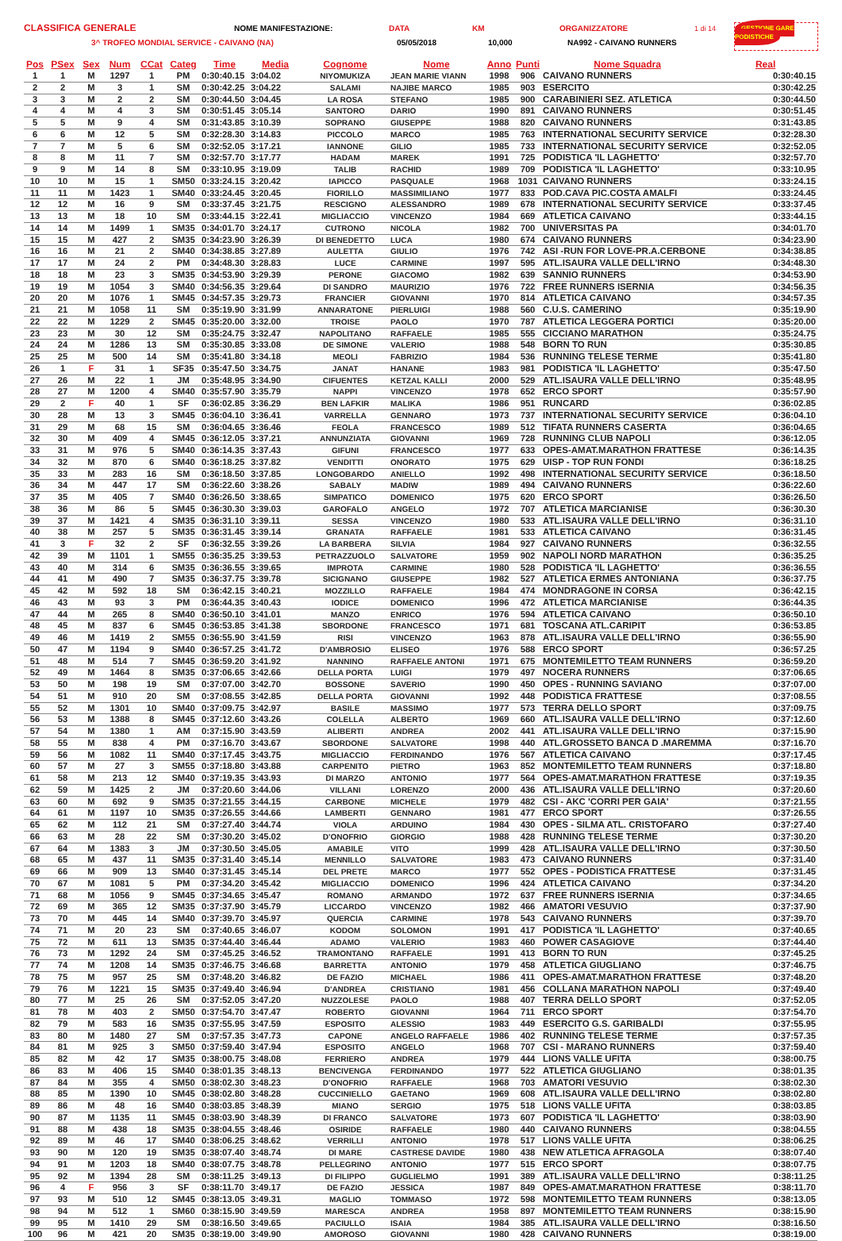CLASSIFICA GENERALE
NOME MANIFESTAZIONE: DATA KM ORGANIZZATORE 1 di 14
3^ TROFEO MONDIAL SERVICE - CAIVANO (NA) 05/05/2018 10,000 NA992 - CAIVANO RUNNERS
GESTIONE GARE PODISTICHE
| Pos | PSex | Sex | Num | CCat | Categ | Time | Media | Cognome | Nome | Anno | Punti | Nome Squadra | Real |
| --- | --- | --- | --- | --- | --- | --- | --- | --- | --- | --- | --- | --- | --- |
| 1 | 1 | M | 1297 | 1 | PM | 0:30:40.15 | 3:04.02 | NIYOMUKIZA | JEAN MARIE VIANN | 1998 | 906 | CAIVANO RUNNERS | 0:30:40.15 |
| 2 | 2 | M | 3 | 1 | SM | 0:30:42.25 | 3:04.22 | SALAMI | NAJIBE MARCO | 1985 | 903 | ESERCITO | 0:30:42.25 |
| 3 | 3 | M | 2 | 2 | SM | 0:30:44.50 | 3:04.45 | LA ROSA | STEFANO | 1985 | 900 | CARABINIERI SEZ. ATLETICA | 0:30:44.50 |
| 4 | 4 | M | 4 | 3 | SM | 0:30:51.45 | 3:05.14 | SANTORO | DARIO | 1990 | 891 | CAIVANO RUNNERS | 0:30:51.45 |
| 5 | 5 | M | 9 | 4 | SM | 0:31:43.85 | 3:10.39 | SOPRANO | GIUSEPPE | 1988 | 820 | CAIVANO RUNNERS | 0:31:43.85 |
| 6 | 6 | M | 12 | 5 | SM | 0:32:28.30 | 3:14.83 | PICCOLO | MARCO | 1985 | 763 | INTERNATIONAL SECURITY SERVICE | 0:32:28.30 |
| 7 | 7 | M | 5 | 6 | SM | 0:32:52.05 | 3:17.21 | IANNONE | GILIO | 1985 | 733 | INTERNATIONAL SECURITY SERVICE | 0:32:52.05 |
| 8 | 8 | M | 11 | 7 | SM | 0:32:57.70 | 3:17.77 | HADAM | MAREK | 1991 | 725 | PODISTICA 'IL LAGHETTO' | 0:32:57.70 |
| 9 | 9 | M | 14 | 8 | SM | 0:33:10.95 | 3:19.09 | TALIB | RACHID | 1989 | 709 | PODISTICA 'IL LAGHETTO' | 0:33:10.95 |
| 10 | 10 | M | 15 | 1 | SM50 | 0:33:24.15 | 3:20.42 | IAPICCO | PASQUALE | 1968 | 1031 | CAIVANO RUNNERS | 0:33:24.15 |
| 11 | 11 | M | 1423 | 1 | SM40 | 0:33:24.45 | 3:20.45 | FIORILLO | MASSIMILIANO | 1977 | 833 | POD.CAVA PIC.COSTA AMALFI | 0:33:24.45 |
| 12 | 12 | M | 16 | 9 | SM | 0:33:37.45 | 3:21.75 | RESCIGNO | ALESSANDRO | 1989 | 678 | INTERNATIONAL SECURITY SERVICE | 0:33:37.45 |
| 13 | 13 | M | 18 | 10 | SM | 0:33:44.15 | 3:22.41 | MIGLIACCIO | VINCENZO | 1984 | 669 | ATLETICA CAIVANO | 0:33:44.15 |
| 14 | 14 | M | 1499 | 1 | SM35 | 0:34:01.70 | 3:24.17 | CUTRONO | NICOLA | 1982 | 700 | UNIVERSITAS PA | 0:34:01.70 |
| 15 | 15 | M | 427 | 2 | SM35 | 0:34:23.90 | 3:26.39 | DI BENEDETTO | LUCA | 1980 | 674 | CAIVANO RUNNERS | 0:34:23.90 |
| 16 | 16 | M | 21 | 2 | SM40 | 0:34:38.85 | 3:27.89 | AULETTA | GIULIO | 1976 | 742 | ASI -RUN FOR LOVE-PR.A.CERBONE | 0:34:38.85 |
| 17 | 17 | M | 24 | 2 | PM | 0:34:48.30 | 3:28.83 | LUCE | CARMINE | 1997 | 595 | ATL.ISAURA VALLE DELL'IRNO | 0:34:48.30 |
| 18 | 18 | M | 23 | 3 | SM35 | 0:34:53.90 | 3:29.39 | PERONE | GIACOMO | 1982 | 639 | SANNIO RUNNERS | 0:34:53.90 |
| 19 | 19 | M | 1054 | 3 | SM40 | 0:34:56.35 | 3:29.64 | DI SANDRO | MAURIZIO | 1976 | 722 | FREE RUNNERS ISERNIA | 0:34:56.35 |
| 20 | 20 | M | 1076 | 1 | SM45 | 0:34:57.35 | 3:29.73 | FRANCIER | GIOVANNI | 1970 | 814 | ATLETICA CAIVANO | 0:34:57.35 |
| 21 | 21 | M | 1058 | 11 | SM | 0:35:19.90 | 3:31.99 | ANNARATONE | PIERLUIGI | 1988 | 560 | C.U.S. CAMERINO | 0:35:19.90 |
| 22 | 22 | M | 1229 | 2 | SM45 | 0:35:20.00 | 3:32.00 | TROISE | PAOLO | 1970 | 787 | ATLETICA LEGGERA PORTICI | 0:35:20.00 |
| 23 | 23 | M | 30 | 12 | SM | 0:35:24.75 | 3:32.47 | NAPOLITANO | RAFFAELE | 1985 | 555 | CICCIANO MARATHON | 0:35:24.75 |
| 24 | 24 | M | 1286 | 13 | SM | 0:35:30.85 | 3:33.08 | DE SIMONE | VALERIO | 1988 | 548 | BORN TO RUN | 0:35:30.85 |
| 25 | 25 | M | 500 | 14 | SM | 0:35:41.80 | 3:34.18 | MEOLI | FABRIZIO | 1984 | 536 | RUNNING TELESE TERME | 0:35:41.80 |
| 26 | 1 | F | 31 | 1 | SF35 | 0:35:47.50 | 3:34.75 | JANAT | HANANE | 1983 | 981 | PODISTICA 'IL LAGHETTO' | 0:35:47.50 |
| 27 | 26 | M | 22 | 1 | JM | 0:35:48.95 | 3:34.90 | CIFUENTES | KETZAL KALLI | 2000 | 529 | ATL.ISAURA VALLE DELL'IRNO | 0:35:48.95 |
| 28 | 27 | M | 1200 | 4 | SM40 | 0:35:57.90 | 3:35.79 | NAPPI | VINCENZO | 1978 | 652 | ERCO SPORT | 0:35:57.90 |
| 29 | 2 | F | 40 | 1 | SF | 0:36:02.85 | 3:36.29 | BEN LAFKIR | MALIKA | 1986 | 951 | RUNCARD | 0:36:02.85 |
| 30 | 28 | M | 13 | 3 | SM45 | 0:36:04.10 | 3:36.41 | VARRELLA | GENNARO | 1973 | 737 | INTERNATIONAL SECURITY SERVICE | 0:36:04.10 |
| 31 | 29 | M | 68 | 15 | SM | 0:36:04.65 | 3:36.46 | FEOLA | FRANCESCO | 1989 | 512 | TIFATA RUNNERS CASERTA | 0:36:04.65 |
| 32 | 30 | M | 409 | 4 | SM45 | 0:36:12.05 | 3:37.21 | ANNUNZIATA | GIOVANNI | 1969 | 728 | RUNNING CLUB NAPOLI | 0:36:12.05 |
| 33 | 31 | M | 976 | 5 | SM40 | 0:36:14.35 | 3:37.43 | GIFUNI | FRANCESCO | 1977 | 633 | OPES-AMAT.MARATHON FRATTESE | 0:36:14.35 |
| 34 | 32 | M | 870 | 6 | SM40 | 0:36:18.25 | 3:37.82 | VENDITTI | ONORATO | 1975 | 629 | UISP - TOP RUN FONDI | 0:36:18.25 |
| 35 | 33 | M | 283 | 16 | SM | 0:36:18.50 | 3:37.85 | LONGOBARDO | ANIELLO | 1992 | 498 | INTERNATIONAL SECURITY SERVICE | 0:36:18.50 |
| 36 | 34 | M | 447 | 17 | SM | 0:36:22.60 | 3:38.26 | SABALY | MADIW | 1989 | 494 | CAIVANO RUNNERS | 0:36:22.60 |
| 37 | 35 | M | 405 | 7 | SM40 | 0:36:26.50 | 3:38.65 | SIMPATICO | DOMENICO | 1975 | 620 | ERCO SPORT | 0:36:26.50 |
| 38 | 36 | M | 86 | 5 | SM45 | 0:36:30.30 | 3:39.03 | GAROFALO | ANGELO | 1972 | 707 | ATLETICA MARCIANISE | 0:36:30.30 |
| 39 | 37 | M | 1421 | 4 | SM35 | 0:36:31.10 | 3:39.11 | SESSA | VINCENZO | 1980 | 533 | ATL.ISAURA VALLE DELL'IRNO | 0:36:31.10 |
| 40 | 38 | M | 257 | 5 | SM35 | 0:36:31.45 | 3:39.14 | GRANATA | RAFFAELE | 1981 | 533 | ATLETICA CAIVANO | 0:36:31.45 |
| 41 | 3 | F | 32 | 2 | SF | 0:36:32.55 | 3:39.26 | LA BARBERA | SILVIA | 1984 | 927 | CAIVANO RUNNERS | 0:36:32.55 |
| 42 | 39 | M | 1101 | 1 | SM55 | 0:36:35.25 | 3:39.53 | PETRAZZUOLO | SALVATORE | 1959 | 902 | NAPOLI NORD MARATHON | 0:36:35.25 |
| 43 | 40 | M | 314 | 6 | SM35 | 0:36:36.55 | 3:39.65 | IMPROTA | CARMINE | 1980 | 528 | PODISTICA 'IL LAGHETTO' | 0:36:36.55 |
| 44 | 41 | M | 490 | 7 | SM35 | 0:36:37.75 | 3:39.78 | SICIGNANO | GIUSEPPE | 1982 | 527 | ATLETICA ERMES ANTONIANA | 0:36:37.75 |
| 45 | 42 | M | 592 | 18 | SM | 0:36:42.15 | 3:40.21 | MOZZILLO | RAFFAELE | 1984 | 474 | MONDRAGONE IN CORSA | 0:36:42.15 |
| 46 | 43 | M | 93 | 3 | PM | 0:36:44.35 | 3:40.43 | IODICE | DOMENICO | 1996 | 472 | ATLETICA MARCIANISE | 0:36:44.35 |
| 47 | 44 | M | 265 | 8 | SM40 | 0:36:50.10 | 3:41.01 | MANZO | ENRICO | 1976 | 594 | ATLETICA CAIVANO | 0:36:50.10 |
| 48 | 45 | M | 837 | 6 | SM45 | 0:36:53.85 | 3:41.38 | SBORDONE | FRANCESCO | 1971 | 681 | TOSCANA ATL.CARIPIT | 0:36:53.85 |
| 49 | 46 | M | 1419 | 2 | SM55 | 0:36:55.90 | 3:41.59 | RISI | VINCENZO | 1963 | 878 | ATL.ISAURA VALLE DELL'IRNO | 0:36:55.90 |
| 50 | 47 | M | 1194 | 9 | SM40 | 0:36:57.25 | 3:41.72 | D'AMBROSIO | ELISEO | 1976 | 588 | ERCO SPORT | 0:36:57.25 |
| 51 | 48 | M | 514 | 7 | SM45 | 0:36:59.20 | 3:41.92 | NANNINO | RAFFAELE ANTONI | 1971 | 675 | MONTEMILETTO TEAM RUNNERS | 0:36:59.20 |
| 52 | 49 | M | 1464 | 8 | SM35 | 0:37:06.65 | 3:42.66 | DELLA PORTA | LUIGI | 1979 | 497 | NOCERA RUNNERS | 0:37:06.65 |
| 53 | 50 | M | 198 | 19 | SM | 0:37:07.00 | 3:42.70 | BOSSONE | SAVERIO | 1990 | 450 | OPES - RUNNING SAVIANO | 0:37:07.00 |
| 54 | 51 | M | 910 | 20 | SM | 0:37:08.55 | 3:42.85 | DELLA PORTA | GIOVANNI | 1992 | 448 | PODISTICA FRATTESE | 0:37:08.55 |
| 55 | 52 | M | 1301 | 10 | SM40 | 0:37:09.75 | 3:42.97 | BASILE | MASSIMO | 1977 | 573 | TERRA DELLO SPORT | 0:37:09.75 |
| 56 | 53 | M | 1388 | 8 | SM45 | 0:37:12.60 | 3:43.26 | COLELLA | ALBERTO | 1969 | 660 | ATL.ISAURA VALLE DELL'IRNO | 0:37:12.60 |
| 57 | 54 | M | 1380 | 1 | AM | 0:37:15.90 | 3:43.59 | ALIBERTI | ANDREA | 2002 | 441 | ATL.ISAURA VALLE DELL'IRNO | 0:37:15.90 |
| 58 | 55 | M | 838 | 4 | PM | 0:37:16.70 | 3:43.67 | SBORDONE | SALVATORE | 1998 | 440 | ATL.GROSSETO BANCA D .MAREMMA | 0:37:16.70 |
| 59 | 56 | M | 1082 | 11 | SM40 | 0:37:17.45 | 3:43.75 | MIGLIACCIO | FERDINANDO | 1976 | 567 | ATLETICA CAIVANO | 0:37:17.45 |
| 60 | 57 | M | 27 | 3 | SM55 | 0:37:18.80 | 3:43.88 | CARPENITO | PIETRO | 1963 | 852 | MONTEMILETTO TEAM RUNNERS | 0:37:18.80 |
| 61 | 58 | M | 213 | 12 | SM40 | 0:37:19.35 | 3:43.93 | DI MARZO | ANTONIO | 1977 | 564 | OPES-AMAT.MARATHON FRATTESE | 0:37:19.35 |
| 62 | 59 | M | 1425 | 2 | JM | 0:37:20.60 | 3:44.06 | VILLANI | LORENZO | 2000 | 436 | ATL.ISAURA VALLE DELL'IRNO | 0:37:20.60 |
| 63 | 60 | M | 692 | 9 | SM35 | 0:37:21.55 | 3:44.15 | CARBONE | MICHELE | 1979 | 482 | CSI - AKC 'CORRI PER GAIA' | 0:37:21.55 |
| 64 | 61 | M | 1197 | 10 | SM35 | 0:37:26.55 | 3:44.66 | LAMBERTI | GENNARO | 1981 | 477 | ERCO SPORT | 0:37:26.55 |
| 65 | 62 | M | 112 | 21 | SM | 0:37:27.40 | 3:44.74 | VIOLA | ARDUINO | 1984 | 430 | OPES - SILMA ATL. CRISTOFARO | 0:37:27.40 |
| 66 | 63 | M | 28 | 22 | SM | 0:37:30.20 | 3:45.02 | D'ONOFRIO | GIORGIO | 1988 | 428 | RUNNING TELESE TERME | 0:37:30.20 |
| 67 | 64 | M | 1383 | 3 | JM | 0:37:30.50 | 3:45.05 | AMABILE | VITO | 1999 | 428 | ATL.ISAURA VALLE DELL'IRNO | 0:37:30.50 |
| 68 | 65 | M | 437 | 11 | SM35 | 0:37:31.40 | 3:45.14 | MENNILLO | SALVATORE | 1983 | 473 | CAIVANO RUNNERS | 0:37:31.40 |
| 69 | 66 | M | 909 | 13 | SM40 | 0:37:31.45 | 3:45.14 | DEL PRETE | MARCO | 1977 | 552 | OPES - PODISTICA FRATTESE | 0:37:31.45 |
| 70 | 67 | M | 1081 | 5 | PM | 0:37:34.20 | 3:45.42 | MIGLIACCIO | DOMENICO | 1996 | 424 | ATLETICA CAIVANO | 0:37:34.20 |
| 71 | 68 | M | 1056 | 9 | SM45 | 0:37:34.65 | 3:45.47 | ROMANO | ARMANDO | 1972 | 637 | FREE RUNNERS ISERNIA | 0:37:34.65 |
| 72 | 69 | M | 365 | 12 | SM35 | 0:37:37.90 | 3:45.79 | LICCARDO | VINCENZO | 1982 | 466 | AMATORI VESUVIO | 0:37:37.90 |
| 73 | 70 | M | 445 | 14 | SM40 | 0:37:39.70 | 3:45.97 | QUERCIA | CARMINE | 1978 | 543 | CAIVANO RUNNERS | 0:37:39.70 |
| 74 | 71 | M | 20 | 23 | SM | 0:37:40.65 | 3:46.07 | KODOM | SOLOMON | 1991 | 417 | PODISTICA 'IL LAGHETTO' | 0:37:40.65 |
| 75 | 72 | M | 611 | 13 | SM35 | 0:37:44.40 | 3:46.44 | ADAMO | VALERIO | 1983 | 460 | POWER CASAGIOVE | 0:37:44.40 |
| 76 | 73 | M | 1292 | 24 | SM | 0:37:45.25 | 3:46.52 | TRAMONTANO | RAFFAELE | 1991 | 413 | BORN TO RUN | 0:37:45.25 |
| 77 | 74 | M | 1208 | 14 | SM35 | 0:37:46.75 | 3:46.68 | BARRETTA | ANTONIO | 1979 | 458 | ATLETICA GIUGLIANO | 0:37:46.75 |
| 78 | 75 | M | 957 | 25 | SM | 0:37:48.20 | 3:46.82 | DE FAZIO | MICHAEL | 1986 | 411 | OPES-AMAT.MARATHON FRATTESE | 0:37:48.20 |
| 79 | 76 | M | 1221 | 15 | SM35 | 0:37:49.40 | 3:46.94 | D'ANDREA | CRISTIANO | 1981 | 456 | COLLANA MARATHON NAPOLI | 0:37:49.40 |
| 80 | 77 | M | 25 | 26 | SM | 0:37:52.05 | 3:47.20 | NUZZOLESE | PAOLO | 1988 | 407 | TERRA DELLO SPORT | 0:37:52.05 |
| 81 | 78 | M | 403 | 2 | SM50 | 0:37:54.70 | 3:47.47 | ROBERTO | GIOVANNI | 1964 | 711 | ERCO SPORT | 0:37:54.70 |
| 82 | 79 | M | 583 | 16 | SM35 | 0:37:55.95 | 3:47.59 | ESPOSITO | ALESSIO | 1983 | 449 | ESERCITO G.S. GARIBALDI | 0:37:55.95 |
| 83 | 80 | M | 1480 | 27 | SM | 0:37:57.35 | 3:47.73 | CAPONE | ANGELO RAFFAELE | 1986 | 402 | RUNNING TELESE TERME | 0:37:57.35 |
| 84 | 81 | M | 925 | 3 | SM50 | 0:37:59.40 | 3:47.94 | ESPOSITO | ANGELO | 1968 | 707 | CSI - MARANO RUNNERS | 0:37:59.40 |
| 85 | 82 | M | 42 | 17 | SM35 | 0:38:00.75 | 3:48.08 | FERRIERO | ANDREA | 1979 | 444 | LIONS VALLE UFITA | 0:38:00.75 |
| 86 | 83 | M | 406 | 15 | SM40 | 0:38:01.35 | 3:48.13 | BENCIVENGA | FERDINANDO | 1977 | 522 | ATLETICA GIUGLIANO | 0:38:01.35 |
| 87 | 84 | M | 355 | 4 | SM50 | 0:38:02.30 | 3:48.23 | D'ONOFRIO | RAFFAELE | 1968 | 703 | AMATORI VESUVIO | 0:38:02.30 |
| 88 | 85 | M | 1390 | 10 | SM45 | 0:38:02.80 | 3:48.28 | CUCCINIELLO | GAETANO | 1969 | 608 | ATL.ISAURA VALLE DELL'IRNO | 0:38:02.80 |
| 89 | 86 | M | 48 | 16 | SM40 | 0:38:03.85 | 3:48.39 | MIANO | SERGIO | 1975 | 518 | LIONS VALLE UFITA | 0:38:03.85 |
| 90 | 87 | M | 1135 | 11 | SM45 | 0:38:03.90 | 3:48.39 | DI FRANCO | SALVATORE | 1973 | 607 | PODISTICA 'IL LAGHETTO' | 0:38:03.90 |
| 91 | 88 | M | 438 | 18 | SM35 | 0:38:04.55 | 3:48.46 | OSIRIDE | RAFFAELE | 1980 | 440 | CAIVANO RUNNERS | 0:38:04.55 |
| 92 | 89 | M | 46 | 17 | SM40 | 0:38:06.25 | 3:48.62 | VERRILLI | ANTONIO | 1978 | 517 | LIONS VALLE UFITA | 0:38:06.25 |
| 93 | 90 | M | 120 | 19 | SM35 | 0:38:07.40 | 3:48.74 | DI MARE | CASTRESE DAVIDE | 1980 | 438 | NEW ATLETICA AFRAGOLA | 0:38:07.40 |
| 94 | 91 | M | 1203 | 18 | SM40 | 0:38:07.75 | 3:48.78 | PELLEGRINO | ANTONIO | 1977 | 515 | ERCO SPORT | 0:38:07.75 |
| 95 | 92 | M | 1394 | 28 | SM | 0:38:11.25 | 3:49.13 | DI FILIPPO | GUGLIELMO | 1991 | 389 | ATL.ISAURA VALLE DELL'IRNO | 0:38:11.25 |
| 96 | 4 | F | 956 | 3 | SF | 0:38:11.70 | 3:49.17 | DE FAZIO | JESSICA | 1987 | 849 | OPES-AMAT.MARATHON FRATTESE | 0:38:11.70 |
| 97 | 93 | M | 510 | 12 | SM45 | 0:38:13.05 | 3:49.31 | MAGLIO | TOMMASO | 1972 | 598 | MONTEMILETTO TEAM RUNNERS | 0:38:13.05 |
| 98 | 94 | M | 512 | 1 | SM60 | 0:38:15.90 | 3:49.59 | MARESCA | ANDREA | 1958 | 897 | MONTEMILETTO TEAM RUNNERS | 0:38:15.90 |
| 99 | 95 | M | 1410 | 29 | SM | 0:38:16.50 | 3:49.65 | PACIULLO | ISAIA | 1984 | 385 | ATL.ISAURA VALLE DELL'IRNO | 0:38:16.50 |
| 100 | 96 | M | 421 | 20 | SM35 | 0:38:19.00 | 3:49.90 | AMOROSO | GIOVANNI | 1980 | 428 | CAIVANO RUNNERS | 0:38:19.00 |